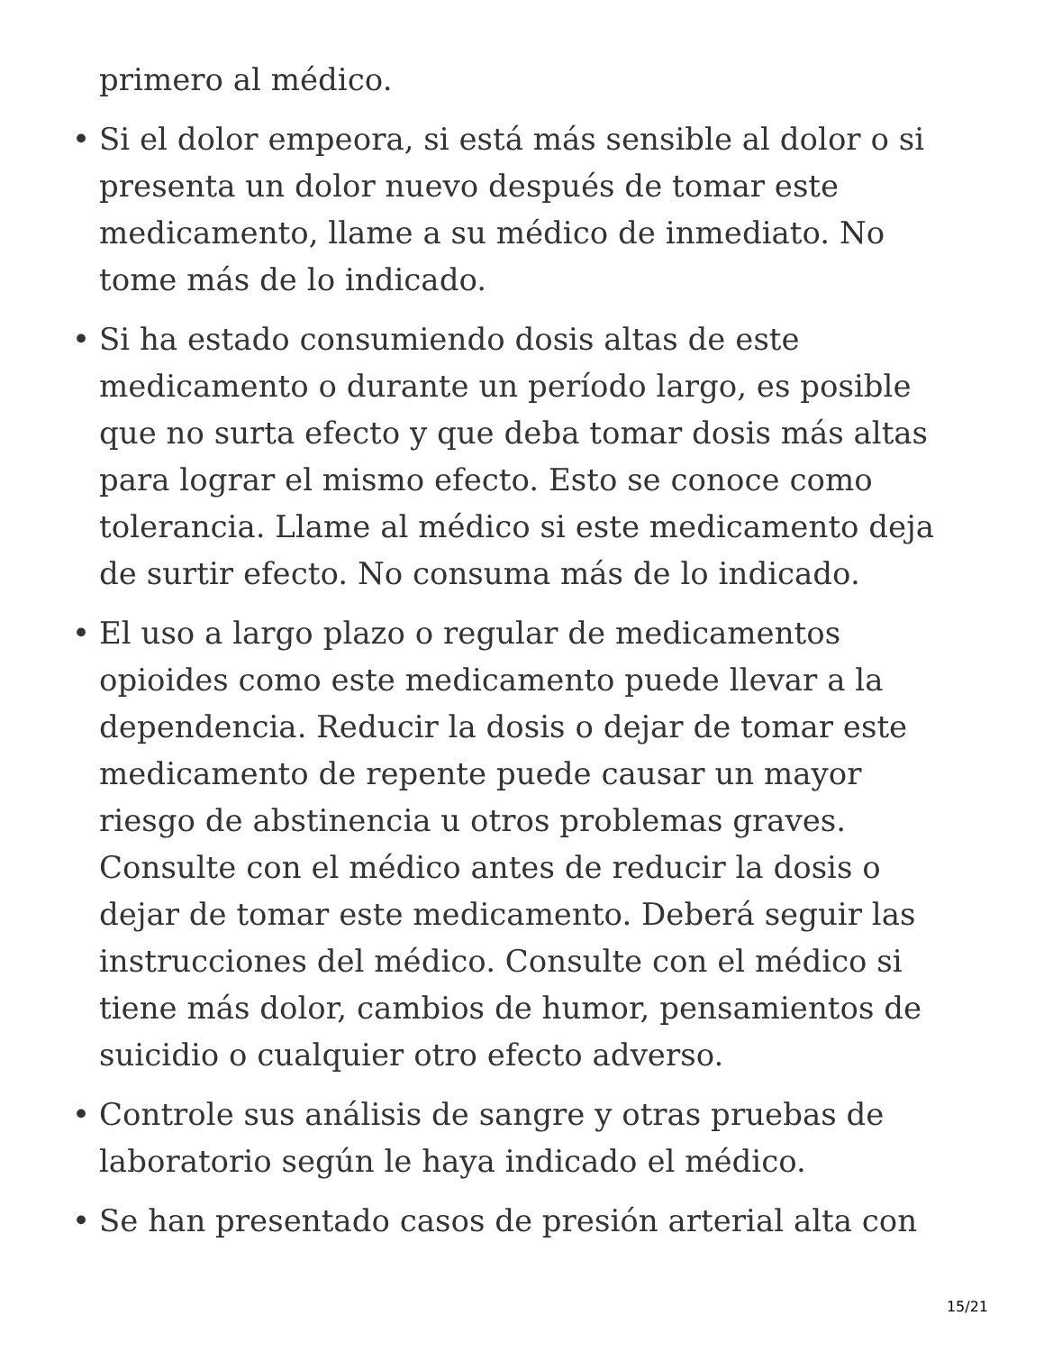primero al médico.
• Si el dolor empeora, si está más sensible al dolor o si presenta un dolor nuevo después de tomar este medicamento, llame a su médico de inmediato. No tome más de lo indicado.
• Si ha estado consumiendo dosis altas de este medicamento o durante un período largo, es posible que no surta efecto y que deba tomar dosis más altas para lograr el mismo efecto. Esto se conoce como tolerancia. Llame al médico si este medicamento deja de surtir efecto. No consuma más de lo indicado.
• El uso a largo plazo o regular de medicamentos opioides como este medicamento puede llevar a la dependencia. Reducir la dosis o dejar de tomar este medicamento de repente puede causar un mayor riesgo de abstinencia u otros problemas graves. Consulte con el médico antes de reducir la dosis o dejar de tomar este medicamento. Deberá seguir las instrucciones del médico. Consulte con el médico si tiene más dolor, cambios de humor, pensamientos de suicidio o cualquier otro efecto adverso.
• Controle sus análisis de sangre y otras pruebas de laboratorio según le haya indicado el médico.
• Se han presentado casos de presión arterial alta con
15/21